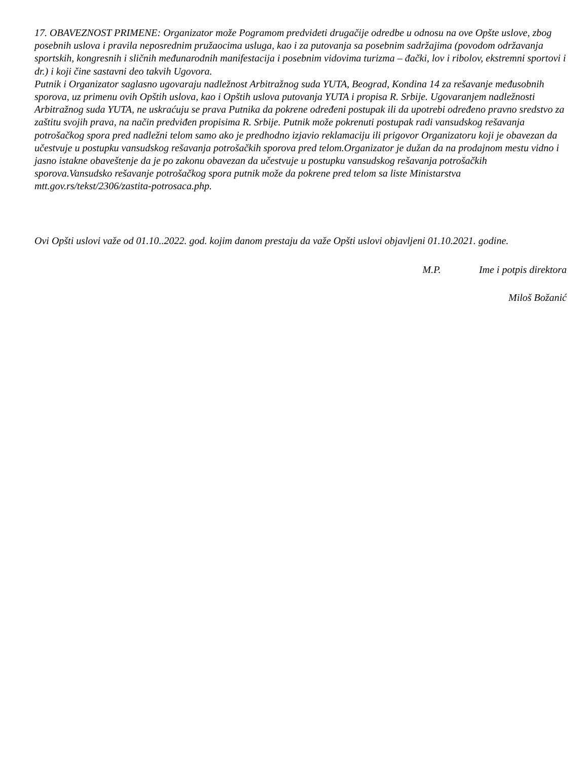17. OBAVEZNOST PRIMENE: Organizator može Pogramom predvideti drugačije odredbe u odnosu na ove Opšte uslove, zbog posebnih uslova i pravila neposrednim pružaocima usluga, kao i za putovanja sa posebnim sadržajima (povodom održavanja sportskih, kongresnih i sličnih međunarodnih manifestacija i posebnim vidovima turizma – đački, lov i ribolov, ekstremni sportovi i dr.) i koji čine sastavni deo takvih Ugovora.
Putnik i Organizator saglasno ugovaraju nadležnost Arbitražnog suda YUTA, Beograd, Kondina 14 za rešavanje međusobnih sporova, uz primenu ovih Opštih uslova, kao i Opštih uslova putovanja YUTA i propisa R. Srbije. Ugovaranjem nadležnosti Arbitražnog suda YUTA, ne uskraćuju se prava Putnika da pokrene određeni postupak ili da upotrebi određeno pravno sredstvo za zaštitu svojih prava, na način predviđen propisima R. Srbije. Putnik može pokrenuti postupak radi vansudskog rešavanja potrošačkog spora pred nadležni telom samo ako je predhodno izjavio reklamaciju ili prigovor Organizatoru koji je obavezan da učestvuje u postupku vansudskog rešavanja potrošačkih sporova pred telom.Organizator je dužan da na prodajnom mestu vidno i jasno istakne obaveštenje da je po zakonu obavezan da učestvuje u postupku vansudskog rešavanja potrošačkih sporova.Vansudsko rešavanje potrošačkog spora putnik može da pokrene pred telom sa liste Ministarstva mtt.gov.rs/tekst/2306/zastita-potrosaca.php.
Ovi Opšti uslovi važe od 01.10..2022. god. kojim danom prestaju da važe Opšti uslovi objavljeni 01.10.2021. godine.
M.P. Ime i potpis direktora
Miloš Božanić